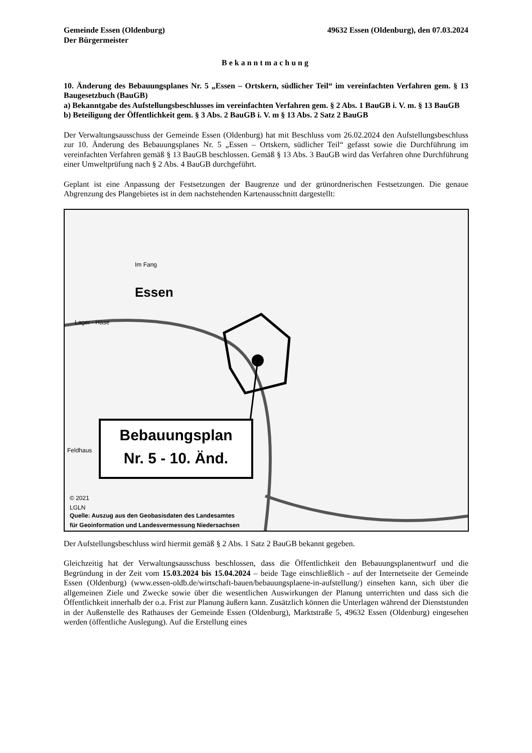Gemeinde Essen (Oldenburg)
Der Bürgermeister
49632 Essen (Oldenburg), den 07.03.2024
Bekanntmachung
10. Änderung des Bebauungsplanes Nr. 5 „Essen – Ortskern, südlicher Teil“ im vereinfachten Verfahren gem. § 13 Baugesetzbuch (BauGB)
a) Bekanntgabe des Aufstellungsbeschlusses im vereinfachten Verfahren gem. § 2 Abs. 1 BauGB i. V. m. § 13 BauGB
b) Beteiligung der Öffentlichkeit gem. § 3 Abs. 2 BauGB i. V. m § 13 Abs. 2 Satz 2 BauGB
Der Verwaltungsausschuss der Gemeinde Essen (Oldenburg) hat mit Beschluss vom 26.02.2024 den Aufstellungsbeschluss zur 10. Änderung des Bebauungsplanes Nr. 5 „Essen – Ortskern, südlicher Teil“ gefasst sowie die Durchführung im vereinfachten Verfahren gemäß § 13 BauGB beschlossen. Gemäß § 13 Abs. 3 BauGB wird das Verfahren ohne Durchführung einer Umweltprüfung nach § 2 Abs. 4 BauGB durchgeführt.
Geplant ist eine Anpassung der Festsetzungen der Baugrenze und der grünordnerischen Festsetzungen. Die genaue Abgrenzung des Plangebietes ist in dem nachstehenden Kartenausschnitt dargestellt:
Im Fang
Essen
Lager - Hase
Feldhaus
© 2021
LGLN
Quelle: Auszug aus den Geobasisdaten des Landesamtes
für Geoinformation und Landesvermessung Niedersachsen
Bebauungsplan
Nr. 5 - 10. Änd.
Der Aufstellungsbeschluss wird hiermit gemäß § 2 Abs. 1 Satz 2 BauGB bekannt gegeben.
Gleichzeitig hat der Verwaltungsausschuss beschlossen, dass die Öffentlichkeit den Bebauungsplanentwurf und die Begründung in der Zeit vom 15.03.2024 bis 15.04.2024 – beide Tage einschließlich - auf der Internetseite der Gemeinde Essen (Oldenburg) (www.essen-oldb.de/wirtschaft-bauen/bebauungsplaene-in-aufstellung/) einsehen kann, sich über die allgemeinen Ziele und Zwecke sowie über die wesentlichen Auswirkungen der Planung unterrichten und dass sich die Öffentlichkeit innerhalb der o.a. Frist zur Planung äußern kann. Zusätzlich können die Unterlagen während der Dienststunden in der Außenstelle des Rathauses der Gemeinde Essen (Oldenburg), Marktstraße 5, 49632 Essen (Oldenburg) eingesehen werden (öffentliche Auslegung). Auf die Erstellung eines